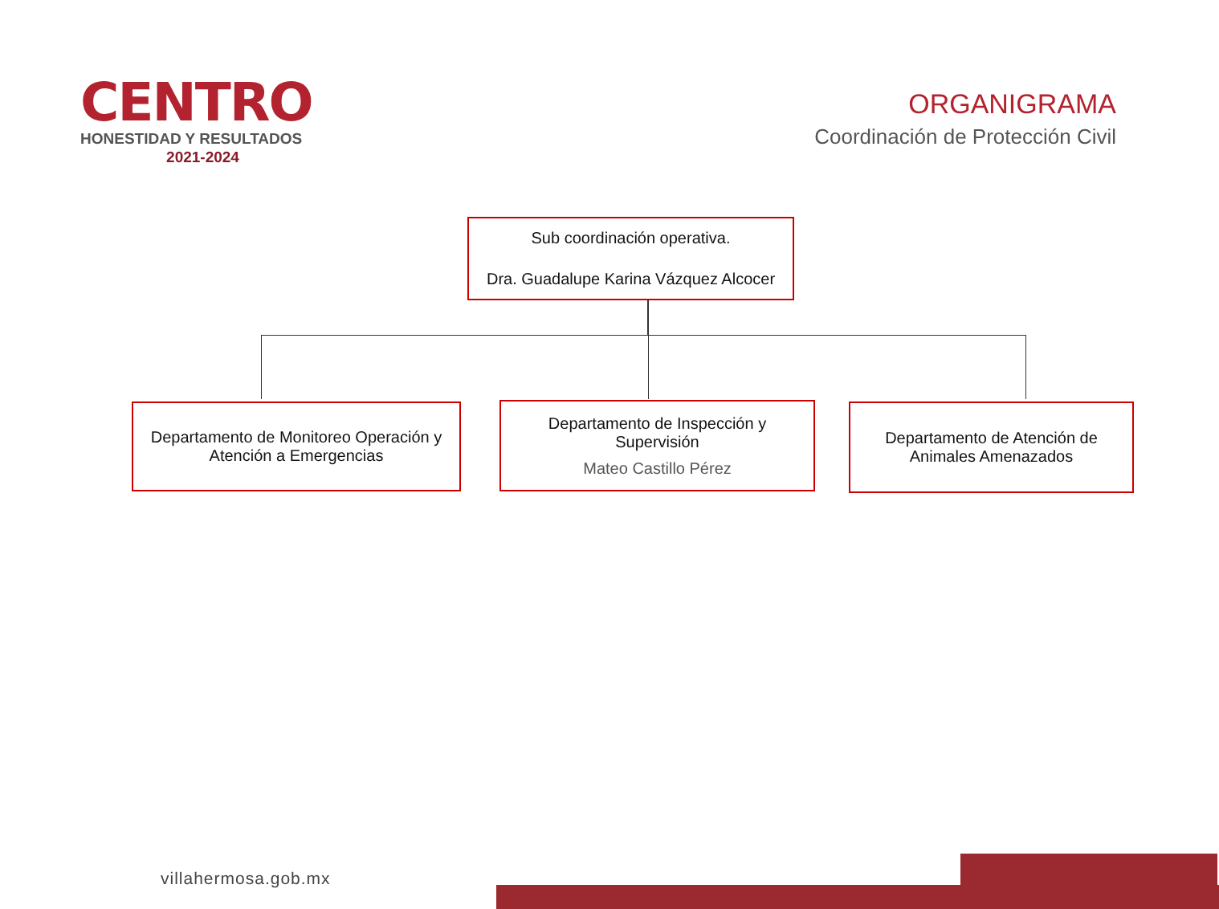CENTRO
HONESTIDAD Y RESULTADOS
2021-2024
ORGANIGRAMA
Coordinación de Protección Civil
Sub coordinación operativa.
Dra. Guadalupe Karina Vázquez Alcocer
Departamento de Monitoreo Operación y
Atención a Emergencias
Departamento de Inspección y
Supervisión
Mateo Castillo Pérez
Departamento de Atención de
Animales Amenazados
villahermosa.gob.mx